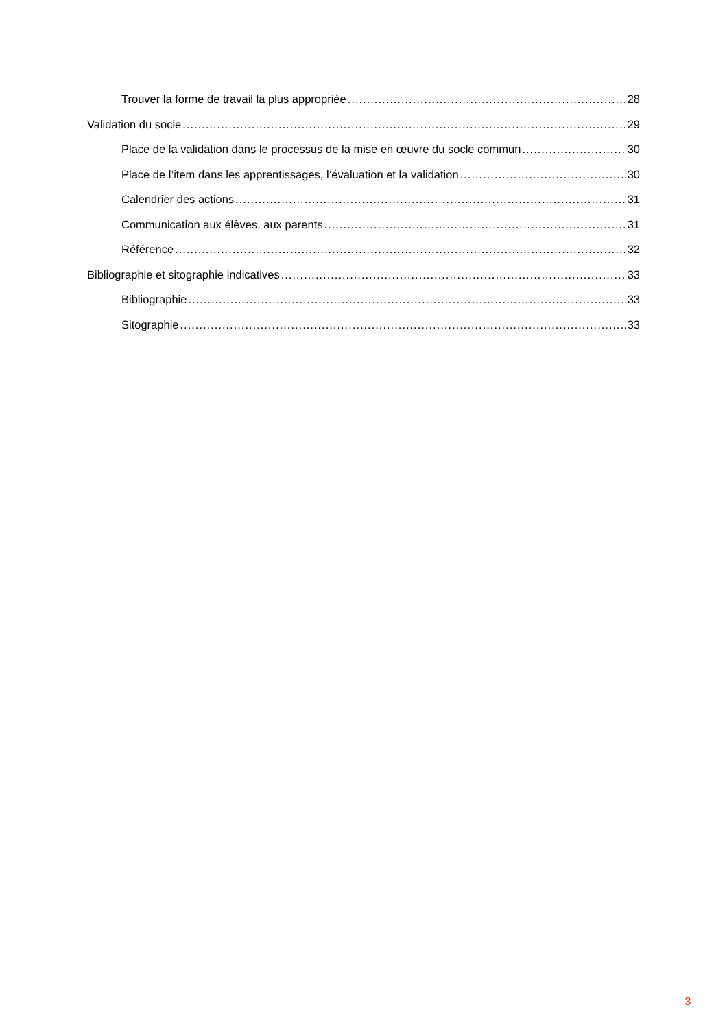Trouver la forme de travail la plus appropriée 28
Validation du socle 29
Place de la validation dans le processus de la mise en œuvre du socle commun 30
Place de l’item dans les apprentissages, l’évaluation et la validation 30
Calendrier des actions 31
Communication aux élèves, aux parents 31
Référence 32
Bibliographie et sitographie indicatives 33
Bibliographie 33
Sitographie 33
3